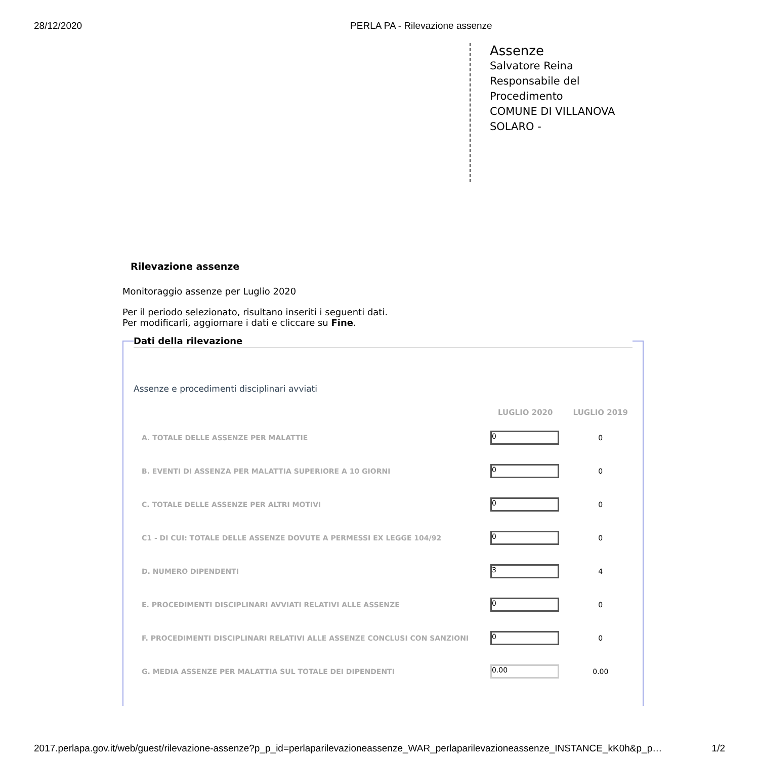28/12/2020 PERLA PA - Rilevazione assenze
Assenze
Salvatore Reina
Responsabile del Procedimento
COMUNE DI VILLANOVA SOLARO -
Rilevazione assenze
Monitoraggio assenze per Luglio 2020
Per il periodo selezionato, risultano inseriti i seguenti dati.
Per modificarli, aggiornare i dati e cliccare su Fine.
Dati della rilevazione
Assenze e procedimenti disciplinari avviati
| | LUGLIO 2020 | LUGLIO 2019 |
| --- | --- | --- |
| A. TOTALE DELLE ASSENZE PER MALATTIE | 0 | 0 |
| B. EVENTI DI ASSENZA PER MALATTIA SUPERIORE A 10 GIORNI | 0 | 0 |
| C. TOTALE DELLE ASSENZE PER ALTRI MOTIVI | 0 | 0 |
| C1 - DI CUI: TOTALE DELLE ASSENZE DOVUTE A PERMESSI EX LEGGE 104/92 | 0 | 0 |
| D. NUMERO DIPENDENTI | 3 | 4 |
| E. PROCEDIMENTI DISCIPLINARI AVVIATI RELATIVI ALLE ASSENZE | 0 | 0 |
| F. PROCEDIMENTI DISCIPLINARI RELATIVI ALLE ASSENZE CONCLUSI CON SANZIONI | 0 | 0 |
| G. MEDIA ASSENZE PER MALATTIA SUL TOTALE DEI DIPENDENTI | 0.00 | 0.00 |
2017.perlapa.gov.it/web/guest/rilevazione-assenze?p_p_id=perlaparilevazioneassenze_WAR_perlaparilevazioneassenze_INSTANCE_kK0h&p_p… 1/2